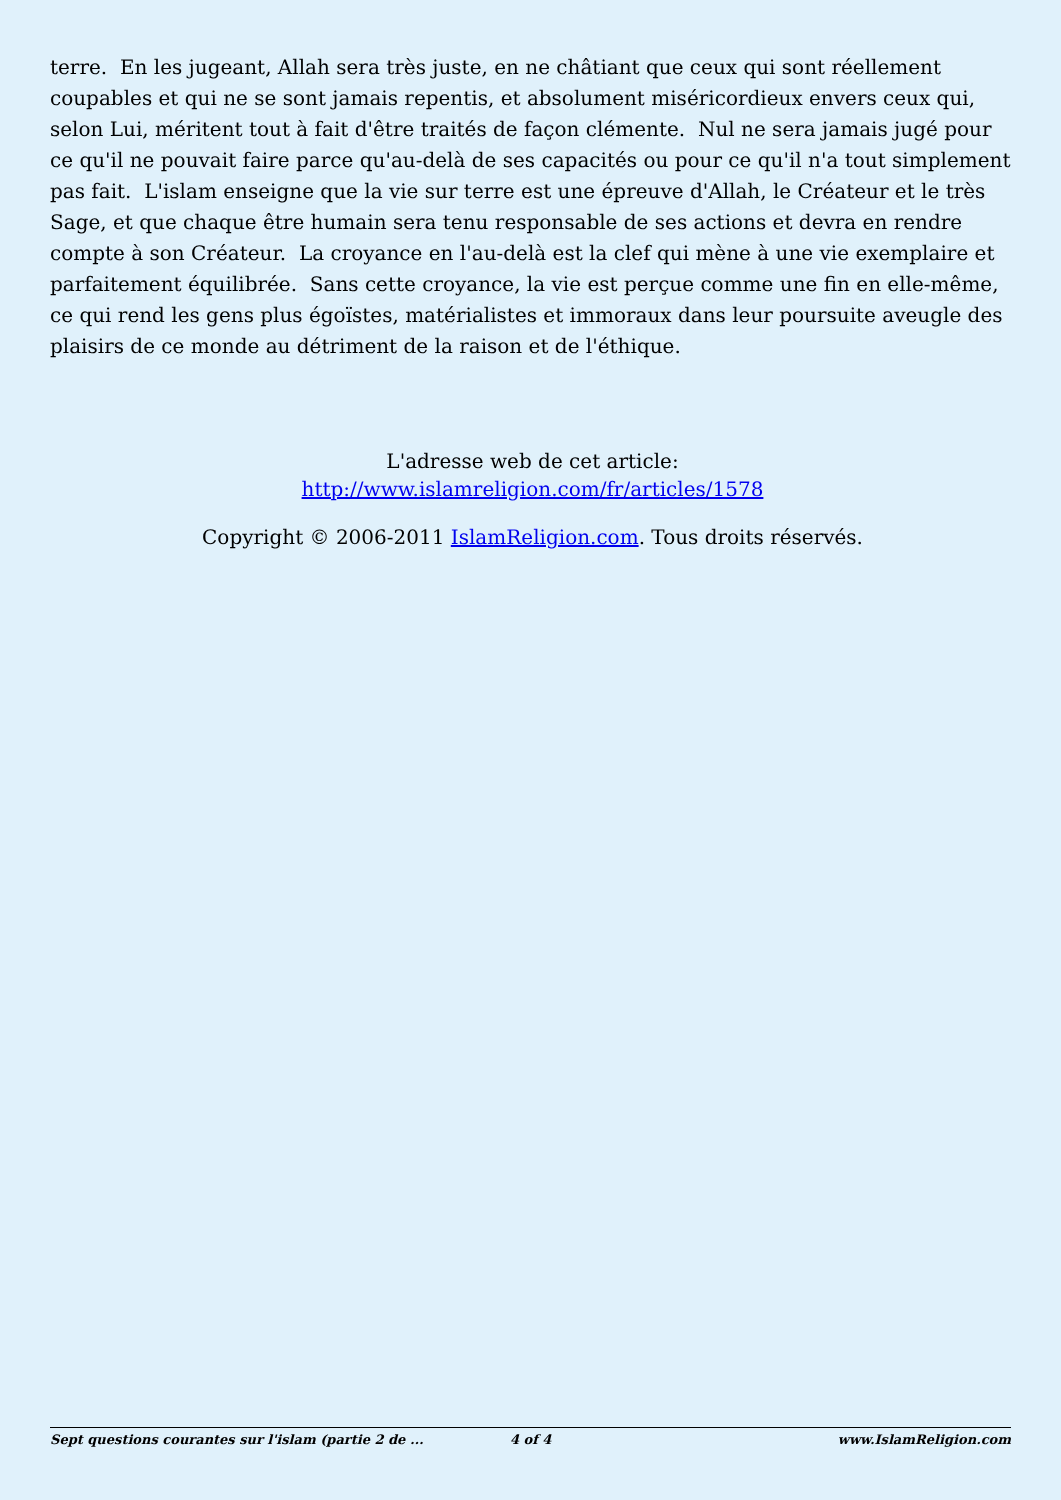terre. En les jugeant, Allah sera très juste, en ne châtiant que ceux qui sont réellement coupables et qui ne se sont jamais repentis, et absolument miséricordieux envers ceux qui, selon Lui, méritent tout à fait d'être traités de façon clémente. Nul ne sera jamais jugé pour ce qu'il ne pouvait faire parce qu'au-delà de ses capacités ou pour ce qu'il n'a tout simplement pas fait. L'islam enseigne que la vie sur terre est une épreuve d'Allah, le Créateur et le très Sage, et que chaque être humain sera tenu responsable de ses actions et devra en rendre compte à son Créateur. La croyance en l'au-delà est la clef qui mène à une vie exemplaire et parfaitement équilibrée. Sans cette croyance, la vie est perçue comme une fin en elle-même, ce qui rend les gens plus égoïstes, matérialistes et immoraux dans leur poursuite aveugle des plaisirs de ce monde au détriment de la raison et de l'éthique.
L'adresse web de cet article:
http://www.islamreligion.com/fr/articles/1578
Copyright © 2006-2011 IslamReligion.com. Tous droits réservés.
Sept questions courantes sur l'islam (partie 2 de ... 4 of 4 www.IslamReligion.com